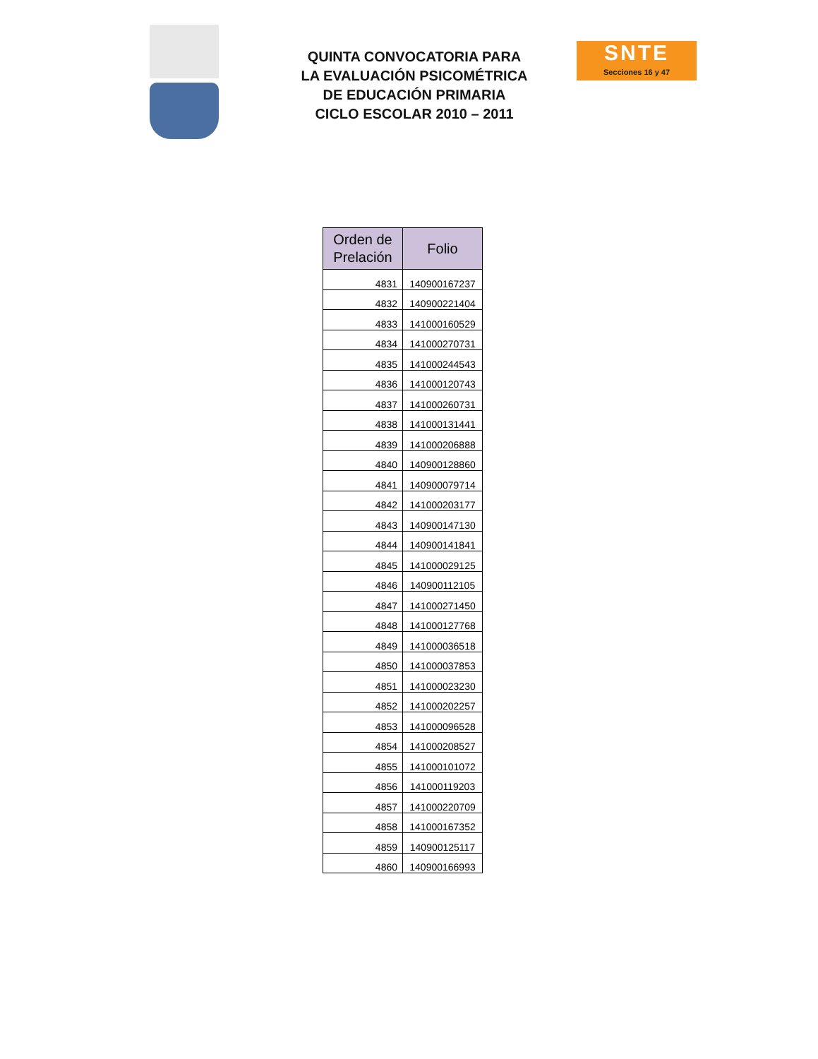QUINTA CONVOCATORIA PARA
LA EVALUACIÓN PSICOMÉTRICA
DE EDUCACIÓN PRIMARIA
CICLO ESCOLAR 2010 – 2011
SNTE
Secciones 16 y 47
| Orden de Prelación | Folio |
| --- | --- |
| 4831 | 140900167237 |
| 4832 | 140900221404 |
| 4833 | 141000160529 |
| 4834 | 141000270731 |
| 4835 | 141000244543 |
| 4836 | 141000120743 |
| 4837 | 141000260731 |
| 4838 | 141000131441 |
| 4839 | 141000206888 |
| 4840 | 140900128860 |
| 4841 | 140900079714 |
| 4842 | 141000203177 |
| 4843 | 140900147130 |
| 4844 | 140900141841 |
| 4845 | 141000029125 |
| 4846 | 140900112105 |
| 4847 | 141000271450 |
| 4848 | 141000127768 |
| 4849 | 141000036518 |
| 4850 | 141000037853 |
| 4851 | 141000023230 |
| 4852 | 141000202257 |
| 4853 | 141000096528 |
| 4854 | 141000208527 |
| 4855 | 141000101072 |
| 4856 | 141000119203 |
| 4857 | 141000220709 |
| 4858 | 141000167352 |
| 4859 | 140900125117 |
| 4860 | 140900166993 |